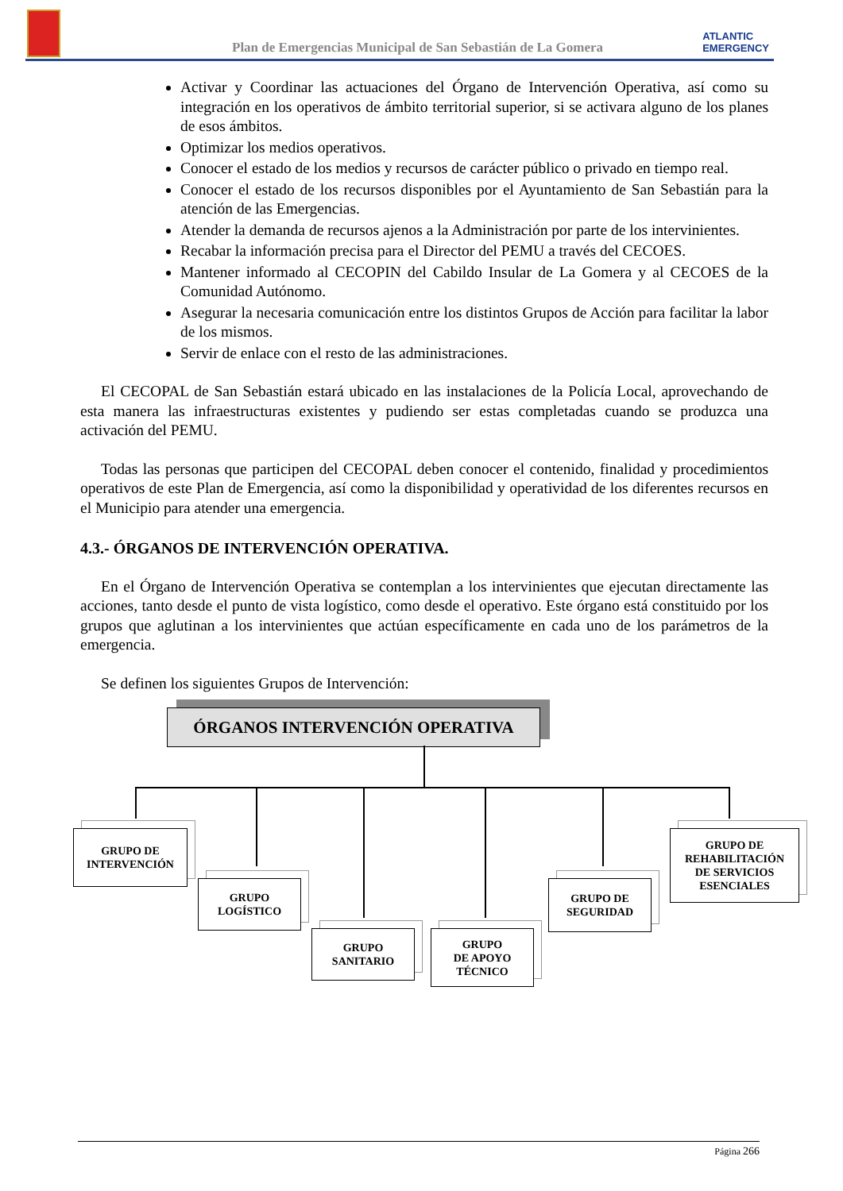Plan de Emergencias Municipal de San Sebastián de La Gomera
ATLANTIC
EMERGENCY
Activar y Coordinar las actuaciones del Órgano de Intervención Operativa, así como su integración en los operativos de ámbito territorial superior, si se activara alguno de los planes de esos ámbitos.
Optimizar los medios operativos.
Conocer el estado de los medios y recursos de carácter público o privado en tiempo real.
Conocer el estado de los recursos disponibles por el Ayuntamiento de San Sebastián para la atención de las Emergencias.
Atender la demanda de recursos ajenos a la Administración por parte de los intervinientes.
Recabar la información precisa para el Director del PEMU a través del CECOES.
Mantener informado al CECOPIN del Cabildo Insular de La Gomera y al CECOES de la Comunidad Autónomo.
Asegurar la necesaria comunicación entre los distintos Grupos de Acción para facilitar la labor de los mismos.
Servir de enlace con el resto de las administraciones.
El CECOPAL de San Sebastián estará ubicado en las instalaciones de la Policía Local, aprovechando de esta manera las infraestructuras existentes y pudiendo ser estas completadas cuando se produzca una activación del PEMU.
Todas las personas que participen del CECOPAL deben conocer el contenido, finalidad y procedimientos operativos de este Plan de Emergencia, así como la disponibilidad y operatividad de los diferentes recursos en el Municipio para atender una emergencia.
4.3.- ÓRGANOS DE INTERVENCIÓN OPERATIVA.
En el Órgano de Intervención Operativa se contemplan a los intervinientes que ejecutan directamente las acciones, tanto desde el punto de vista logístico, como desde el operativo. Este órgano está constituido por los grupos que aglutinan a los intervinientes que actúan específicamente en cada uno de los parámetros de la emergencia.
Se definen los siguientes Grupos de Intervención:
ÓRGANOS INTERVENCIÓN OPERATIVA
GRUPO DE
INTERVENCIÓN
GRUPO
LOGÍSTICO
GRUPO
SANITARIO
GRUPO
DE APOYO
TÉCNICO
GRUPO DE
SEGURIDAD
GRUPO DE
REHABILITACIÓN
DE SERVICIOS
ESENCIALES
Página 266